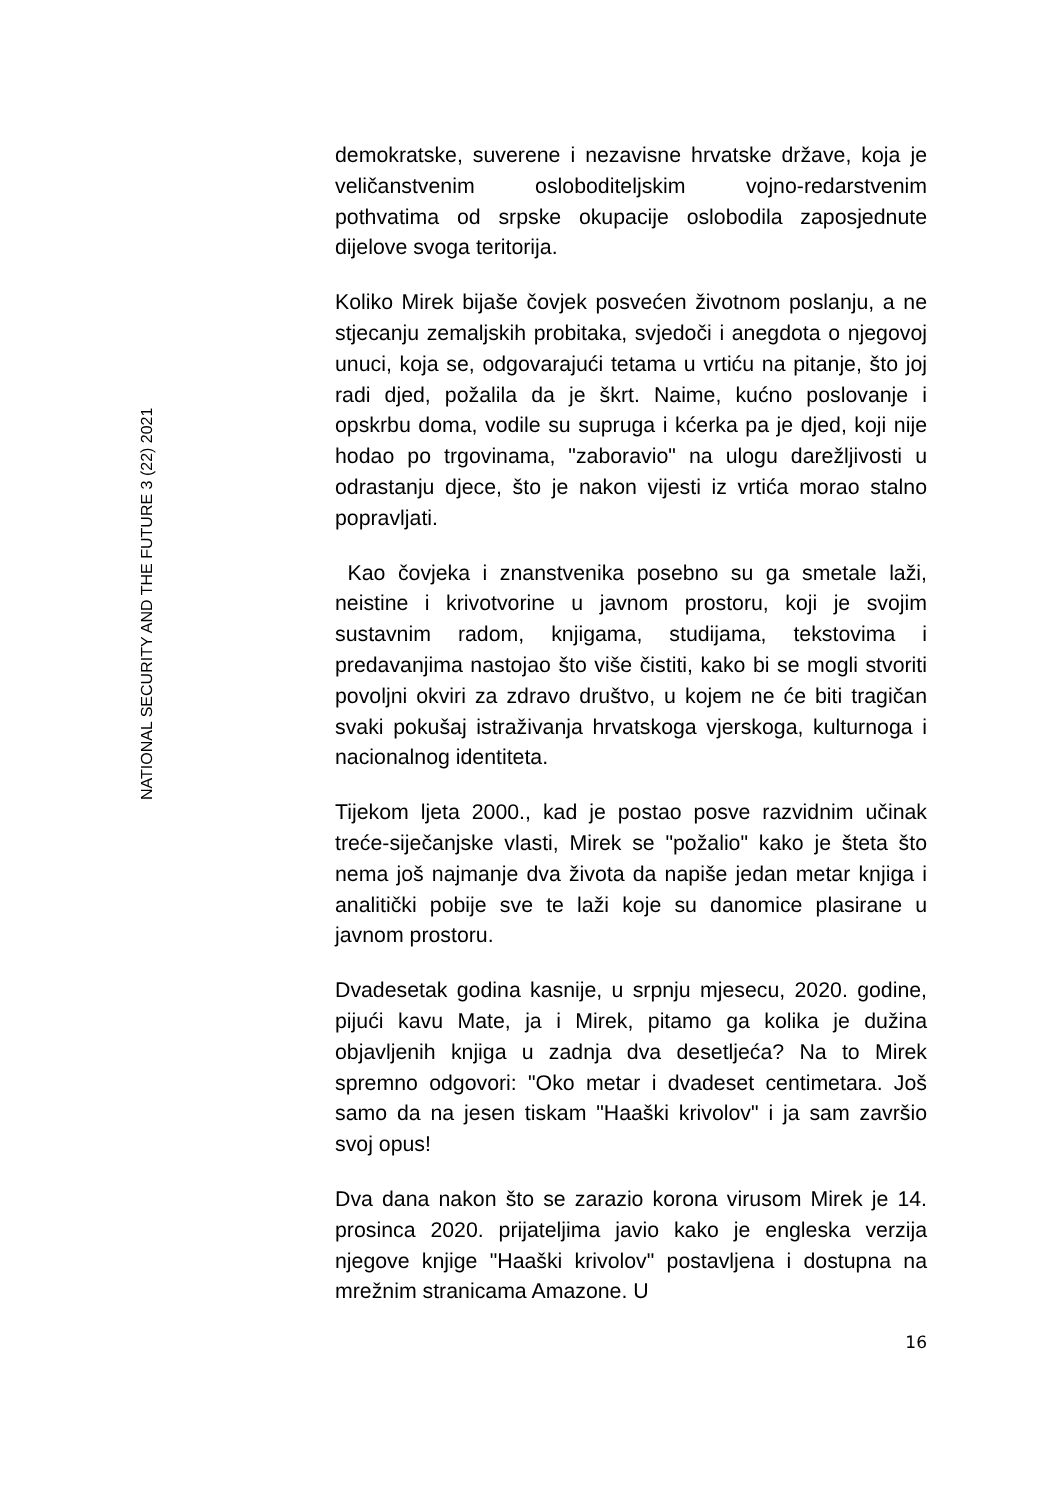NATIONAL SECURITY AND THE FUTURE 3 (22) 2021
demokratske, suverene i nezavisne hrvatske države, koja je veličanstvenim osloboditeljskim vojno-redarstvenim pothvatima od srpske okupacije oslobodila zaposjednute dijelove svoga teritorija.
Koliko Mirek bijaše čovjek posvećen životnom poslanju, a ne stjecanju zemaljskih probitaka, svjedoči i anegdota o njegovoj unuci, koja se, odgovarajući tetama u vrtiću na pitanje, što joj radi djed, požalila da je škrt. Naime, kućno poslovanje i opskrbu doma, vodile su supruga i kćerka pa je djed, koji nije hodao po trgovinama, "zaboravio" na ulogu darežljivosti u odrastanju djece, što je nakon vijesti iz vrtića morao stalno popravljati.
Kao čovjeka i znanstvenika posebno su ga smetale laži, neistine i krivotvorine u javnom prostoru, koji je svojim sustavnim radom, knjigama, studijama, tekstovima i predavanjima nastojao što više čistiti, kako bi se mogli stvoriti povoljni okviri za zdravo društvo, u kojem ne će biti tragičan svaki pokušaj istraživanja hrvatskoga vjerskoga, kulturnoga i nacionalnog identiteta.
Tijekom ljeta 2000., kad je postao posve razvidnim učinak treće-siječanjske vlasti, Mirek se "požalio" kako je šteta što nema još najmanje dva života da napiše jedan metar knjiga i analitički pobije sve te laži koje su danomice plasirane u javnom prostoru.
Dvadesetak godina kasnije, u srpnju mjesecu, 2020. godine, pijući kavu Mate, ja i Mirek, pitamo ga kolika je dužina objavljenih knjiga u zadnja dva desetljeća? Na to Mirek spremno odgovori: "Oko metar i dvadeset centimetara. Još samo da na jesen tiskam "Haaški krivolov" i ja sam završio svoj opus!
Dva dana nakon što se zarazio korona virusom Mirek je 14. prosinca 2020. prijateljima javio kako je engleska verzija njegove knjige "Haaški krivolov" postavljena i dostupna na mrežnim stranicama Amazone. U
16